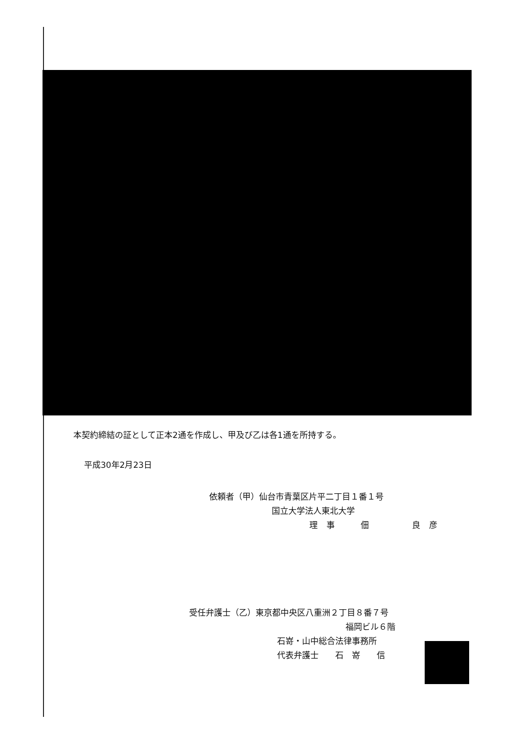本契約締結の証として正本2通を作成し、甲及び乙は各1通を所持する。
平成30年2月23日
依頼者（甲）仙台市青葉区片平二丁目１番１号
国立大学法人東北大学
理事　佃　　良彦
受任弁護士（乙）東京都中央区八重洲２丁目８番７号
福岡ビル６階
石嵜・山中総合法律事務所
代表弁護士　　石　嵜　　信